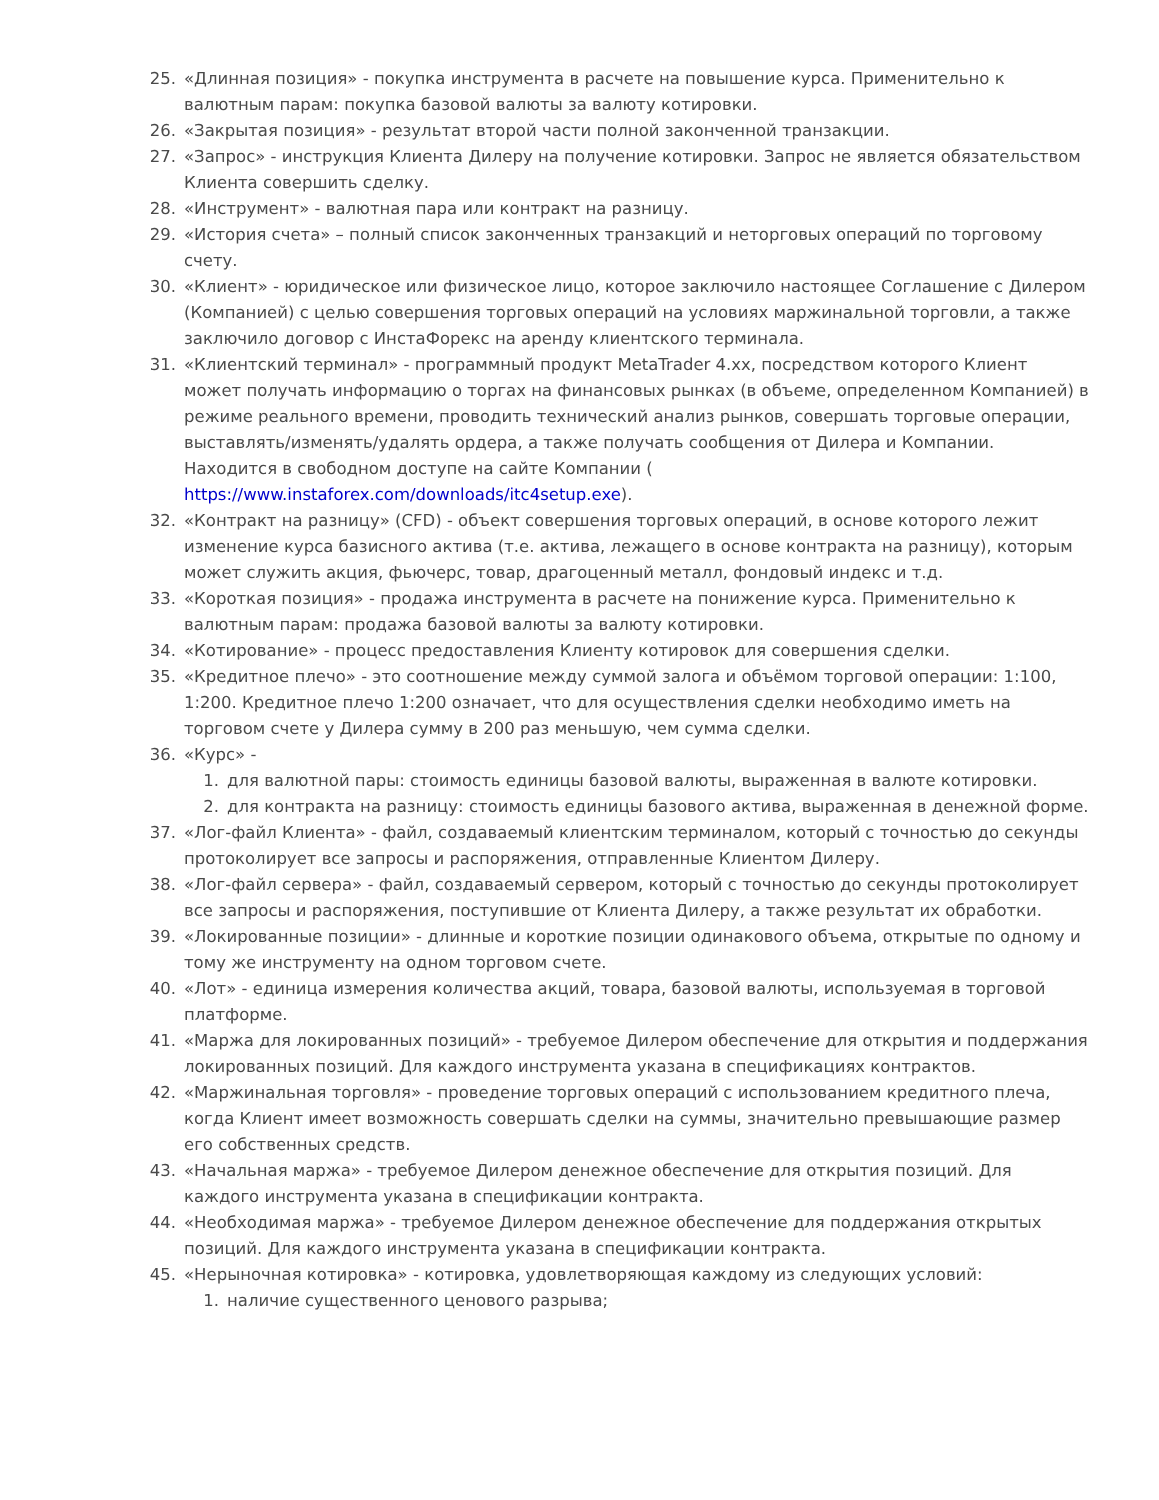25. «Длинная позиция» - покупка инструмента в расчете на повышение курса. Применительно к валютным парам: покупка базовой валюты за валюту котировки.
26. «Закрытая позиция» - результат второй части полной законченной транзакции.
27. «Запрос» - инструкция Клиента Дилеру на получение котировки. Запрос не является обязательством Клиента совершить сделку.
28. «Инструмент» - валютная пара или контракт на разницу.
29. «История счета» – полный список законченных транзакций и неторговых операций по торговому счету.
30. «Клиент» - юридическое или физическое лицо, которое заключило настоящее Соглашение с Дилером (Компанией) с целью совершения торговых операций на условиях маржинальной торговли, а также заключило договор с ИнстаФорекс на аренду клиентского терминала.
31. «Клиентский терминал» - программный продукт MetaTrader 4.xx, посредством которого Клиент может получать информацию о торгах на финансовых рынках (в объеме, определенном Компанией) в режиме реального времени, проводить технический анализ рынков, совершать торговые операции, выставлять/изменять/удалять ордера, а также получать сообщения от Дилера и Компании. Находится в свободном доступе на сайте Компании ( https://www.instaforex.com/downloads/itc4setup.exe).
32. «Контракт на разницу» (CFD) - объект совершения торговых операций, в основе которого лежит изменение курса базисного актива (т.е. актива, лежащего в основе контракта на разницу), которым может служить акция, фьючерс, товар, драгоценный металл, фондовый индекс и т.д.
33. «Короткая позиция» - продажа инструмента в расчете на понижение курса. Применительно к валютным парам: продажа базовой валюты за валюту котировки.
34. «Котирование» - процесс предоставления Клиенту котировок для совершения сделки.
35. «Кредитное плечо» - это соотношение между суммой залога и объёмом торговой операции: 1:100, 1:200. Кредитное плечо 1:200 означает, что для осуществления сделки необходимо иметь на торговом счете у Дилера сумму в 200 раз меньшую, чем сумма сделки.
36. «Курс» -
1. для валютной пары: стоимость единицы базовой валюты, выраженная в валюте котировки.
2. для контракта на разницу: стоимость единицы базового актива, выраженная в денежной форме.
37. «Лог-файл Клиента» - файл, создаваемый клиентским терминалом, который с точностью до секунды протоколирует все запросы и распоряжения, отправленные Клиентом Дилеру.
38. «Лог-файл сервера» - файл, создаваемый сервером, который с точностью до секунды протоколирует все запросы и распоряжения, поступившие от Клиента Дилеру, а также результат их обработки.
39. «Локированные позиции» - длинные и короткие позиции одинакового объема, открытые по одному и тому же инструменту на одном торговом счете.
40. «Лот» - единица измерения количества акций, товара, базовой валюты, используемая в торговой платформе.
41. «Маржа для локированных позиций» - требуемое Дилером обеспечение для открытия и поддержания локированных позиций. Для каждого инструмента указана в спецификациях контрактов.
42. «Маржинальная торговля» - проведение торговых операций с использованием кредитного плеча, когда Клиент имеет возможность совершать сделки на суммы, значительно превышающие размер его собственных средств.
43. «Начальная маржа» - требуемое Дилером денежное обеспечение для открытия позиций. Для каждого инструмента указана в спецификации контракта.
44. «Необходимая маржа» - требуемое Дилером денежное обеспечение для поддержания открытых позиций. Для каждого инструмента указана в спецификации контракта.
45. «Нерыночная котировка» - котировка, удовлетворяющая каждому из следующих условий:
1. наличие существенного ценового разрыва;